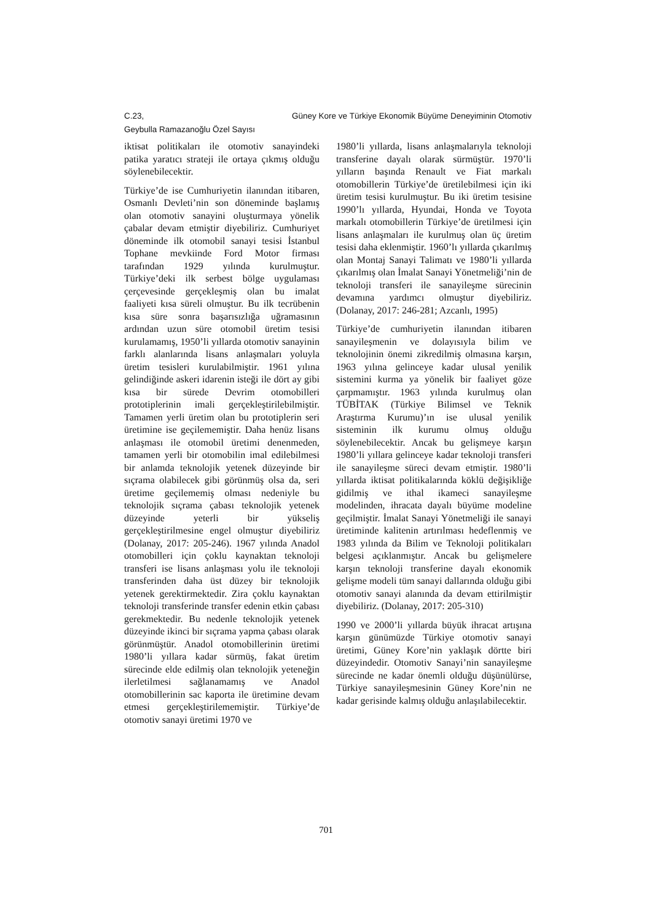C.23, Güney Kore ve Türkiye Ekonomik Büyüme Deneyiminin Otomotiv
Geybulla Ramazanoğlu Özel Sayısı
iktisat politikaları ile otomotiv sanayindeki patika yaratıcı strateji ile ortaya çıkmış olduğu söylenebilecektir.
Türkiye’de ise Cumhuriyetin ilanından itibaren, Osmanlı Devleti’nin son döneminde başlamış olan otomotiv sanayini oluşturmaya yönelik çabalar devam etmiştir diyebiliriz. Cumhuriyet döneminde ilk otomobil sanayi tesisi İstanbul Tophane mevkiinde Ford Motor firması tarafından 1929 yılında kurulmuştur. Türkiye’deki ilk serbest bölge uygulaması çerçevesinde gerçekleşmiş olan bu imalat faaliyeti kısa süreli olmuştur. Bu ilk tecrübenin kısa süre sonra başarısızlığa uğramasının ardından uzun süre otomobil üretim tesisi kurulamamış, 1950’li yıllarda otomotiv sanayinin farklı alanlarında lisans anlaşmaları yoluyla üretim tesisleri kurulabilmiştir. 1961 yılına gelindiğinde askeri idarenin isteği ile dört ay gibi kısa bir sürede Devrim otomobilleri prototiplerinin imali gerçekleştirilebilmiştir. Tamamen yerli üretim olan bu prototiplerin seri üretimine ise geçilememiştir. Daha henüz lisans anlaşması ile otomobil üretimi denenmeden, tamamen yerli bir otomobilin imal edilebilmesi bir anlamda teknolojik yetenek düzeyinde bir sıçrama olabilecek gibi görünmüş olsa da, seri üretime geçilememiş olması nedeniyle bu teknolojik sıçrama çabası teknolojik yetenek düzeyinde yeterli bir yükseliş gerçekleştirilmesine engel olmuştur diyebiliriz (Dolanay, 2017: 205-246). 1967 yılında Anadol otomobilleri için çoklu kaynaktan teknoloji transferi ise lisans anlaşması yolu ile teknoloji transferinden daha üst düzey bir teknolojik yetenek gerektirmektedir. Zira çoklu kaynaktan teknoloji transferinde transfer edenin etkin çabası gerekmektedir. Bu nedenle teknolojik yetenek düzeyinde ikinci bir sıçrama yapma çabası olarak görünmüştür. Anadol otomobillerinin üretimi 1980’li yıllara kadar sürmüş, fakat üretim sürecinde elde edilmiş olan teknolojik yeteneğin ilerletilmesi sağlanamamış ve Anadol otomobillerinin sac kaporta ile üretimine devam etmesi gerçekleştirilememiştir. Türkiye’de otomotiv sanayi üretimi 1970 ve
1980’li yıllarda, lisans anlaşmalarıyla teknoloji transferine dayalı olarak sürmüştür. 1970’li yılların başında Renault ve Fiat markalı otomobillerin Türkiye’de üretilebilmesi için iki üretim tesisi kurulmuştur. Bu iki üretim tesisine 1990’lı yıllarda, Hyundai, Honda ve Toyota markalı otomobillerin Türkiye’de üretilmesi için lisans anlaşmaları ile kurulmuş olan üç üretim tesisi daha eklenmiştir. 1960’lı yıllarda çıkarılmış olan Montaj Sanayi Talimatı ve 1980’li yıllarda çıkarılmış olan İmalat Sanayi Yönetmeliği’nin de teknoloji transferi ile sanayileşme sürecinin devamına yardımcı olmuştur diyebiliriz. (Dolanay, 2017: 246-281; Azcanlı, 1995)
Türkiye’de cumhuriyetin ilanından itibaren sanayileşmenin ve dolayısıyla bilim ve teknolojinin önemi zikredilmiş olmasına karşın, 1963 yılına gelinceye kadar ulusal yenilik sistemini kurma ya yönelik bir faaliyet göze çarpmamıştır. 1963 yılında kurulmuş olan TÜBİTAK (Türkiye Bilimsel ve Teknik Araştırma Kurumu)’ın ise ulusal yenilik sisteminin ilk kurumu olmuş olduğu söylenebilecektir. Ancak bu gelişmeye karşın 1980’li yıllara gelinceye kadar teknoloji transferi ile sanayileşme süreci devam etmiştir. 1980’li yıllarda iktisat politikalarında köklü değişikliğe gidilmiş ve ithal ikameci sanayileşme modelinden, ihracata dayalı büyüme modeline geçilmiştir. İmalat Sanayi Yönetmeliği ile sanayi üretiminde kalitenin artırılması hedeflenmiş ve 1983 yılında da Bilim ve Teknoloji politikaları belgesi açıklanmıştır. Ancak bu gelişmelere karşın teknoloji transferine dayalı ekonomik gelişme modeli tüm sanayi dallarında olduğu gibi otomotiv sanayi alanında da devam ettirilmiştir diyebiliriz. (Dolanay, 2017: 205-310)
1990 ve 2000’li yıllarda büyük ihracat artışına karşın günümüzde Türkiye otomotiv sanayi üretimi, Güney Kore’nin yaklaşık dörtte biri düzeyindedir. Otomotiv Sanayi’nin sanayileşme sürecinde ne kadar önemli olduğu düşünülürse, Türkiye sanayileşmesinin Güney Kore’nin ne kadar gerisinde kalmış olduğu anlaşılabilecektir.
701